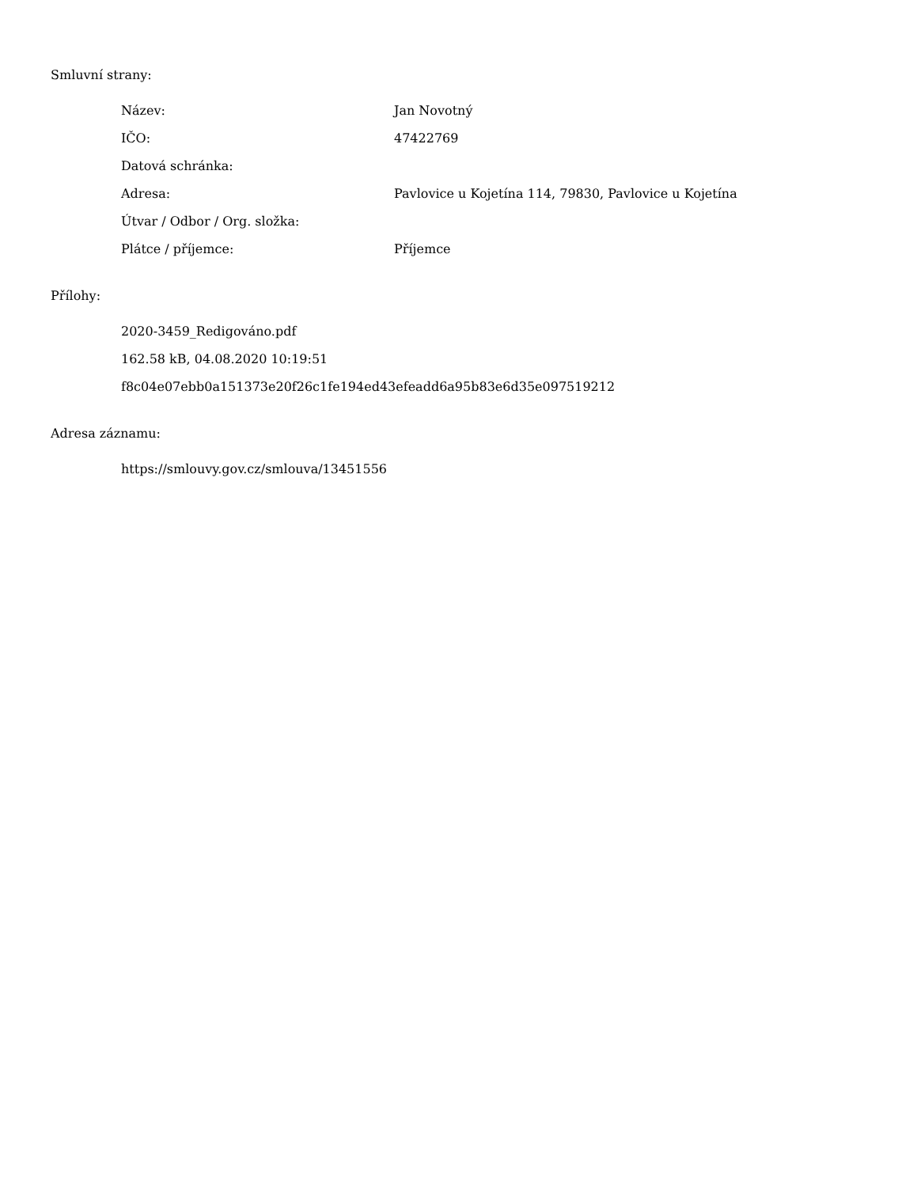Smluvní strany:
| Název: | Jan Novotný |
| IČO: | 47422769 |
| Datová schránka: | |
| Adresa: | Pavlovice u Kojetína 114, 79830, Pavlovice u Kojetína |
| Útvar / Odbor / Org. složka: | |
| Plátce / příjemce: | Příjemce |
Přílohy:
2020-3459_Redigováno.pdf
162.58 kB, 04.08.2020 10:19:51
f8c04e07ebb0a151373e20f26c1fe194ed43efeadd6a95b83e6d35e097519212
Adresa záznamu:
https://smlouvy.gov.cz/smlouva/13451556